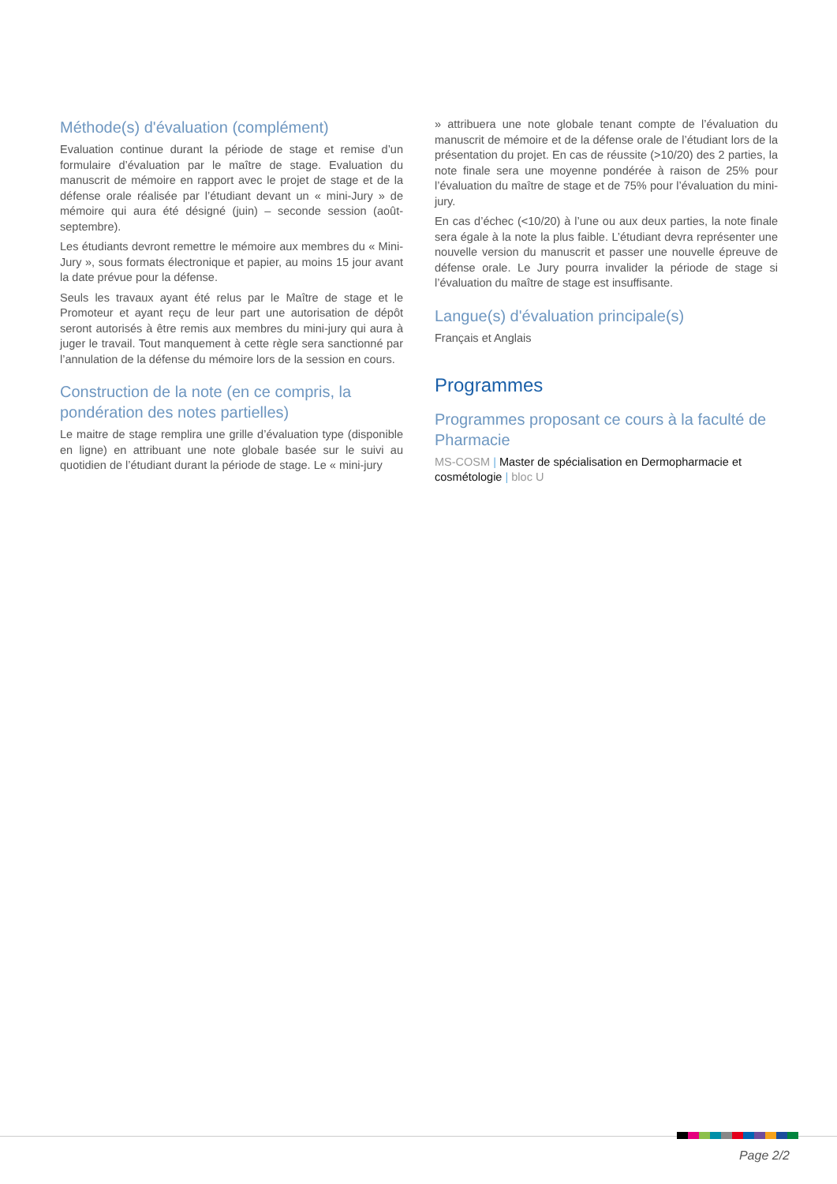Méthode(s) d'évaluation (complément)
Evaluation continue durant la période de stage et remise d’un formulaire d’évaluation par le maître de stage. Evaluation du manuscrit de mémoire en rapport avec le projet de stage et de la défense orale réalisée par l’étudiant devant un « mini-Jury » de mémoire qui aura été désigné (juin) – seconde session (août-septembre).
Les étudiants devront remettre le mémoire aux membres du « Mini-Jury », sous formats électronique et papier, au moins 15 jour avant la date prévue pour la défense.
Seuls les travaux ayant été relus par le Maître de stage et le Promoteur et ayant reçu de leur part une autorisation de dépôt seront autorisés à être remis aux membres du mini-jury qui aura à juger le travail. Tout manquement à cette règle sera sanctionné par l’annulation de la défense du mémoire lors de la session en cours.
Construction de la note (en ce compris, la pondération des notes partielles)
Le maitre de stage remplira une grille d’évaluation type (disponible en ligne) en attribuant une note globale basée sur le suivi au quotidien de l’étudiant durant la période de stage. Le « mini-jury
» attribuera une note globale tenant compte de l’évaluation du manuscrit de mémoire et de la défense orale de l’étudiant lors de la présentation du projet. En cas de réussite (>10/20) des 2 parties, la note finale sera une moyenne pondérée à raison de 25% pour l’évaluation du maître de stage et de 75% pour l’évaluation du mini-jury.
En cas d’échec (<10/20) à l’une ou aux deux parties, la note finale sera égale à la note la plus faible. L’étudiant devra représenter une nouvelle version du manuscrit et passer une nouvelle épreuve de défense orale. Le Jury pourra invalider la période de stage si l’évaluation du maître de stage est insuffisante.
Langue(s) d'évaluation principale(s)
Français et Anglais
Programmes
Programmes proposant ce cours à la faculté de Pharmacie
MS-COSM | Master de spécialisation en Dermopharmacie et cosmétologie | bloc U
Page 2/2